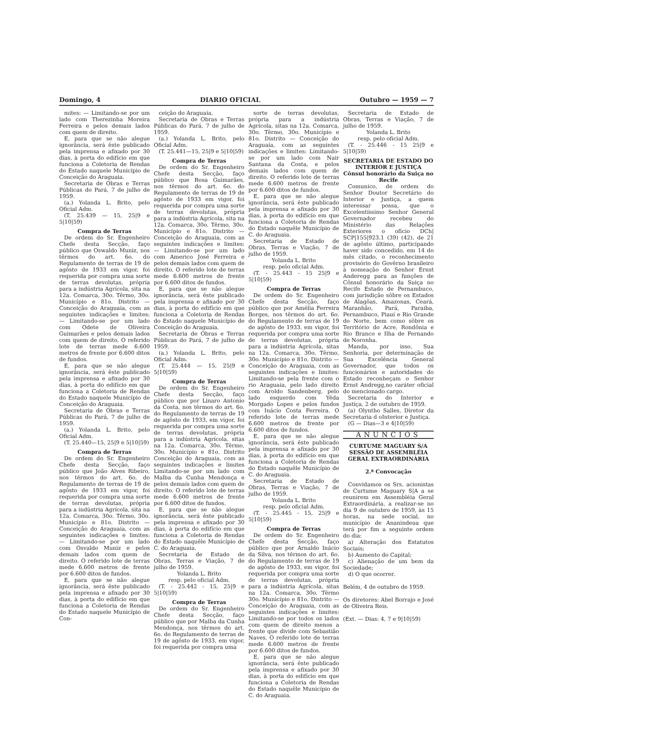Domingo, 4 DIARIO OFICIAL Outubro — 1959 — 7
mites: — Limitando-se por um lado com Therezinha Moreira Ferreira e pelos demais lados com quem de direito.
E, para que se não alegue ignorância, será êste publicado pela imprensa e afixado por 30 dias, à porta do edifício em que funciona a Coletoria de Rendas do Estado naquele Município de Conceição do Araguaia.
Secretaria de Obras e Terras Públicas do Pará, 7 de julho de 1959.
(a.) Yolanda L. Brito, pelo Oficial Adm.
(T. 25.439 — 15, 25|9 e 5|10|59)
Compra de Terras
De ordem do Sr. Engenheiro Chefe desta Secção, faço público que Oswaldo Muniz, nos têrmos do art. 6o. do Regulamento de terras de 19 de agôsto de 1933 em vigor, foi requerida por compra uma sorte de terras devolutas, própria para a indústria Agrícola, sita na 12a. Comarca, 30o. Têrmo, 30o. Município e 81o. Distrito — Conceição do Araguaia, com as seguintes indicações e limites: — Limitando-se por um lado com Odete de Oliveira Guimarães e pelos demais lados com quem de direito. O referido lote de terras mede 6.600 metros de frente por 6.600 ditos de fundos.
E, para que se não alegue ignorância, será êste publicado pela imprensa e afixado por 30 dias, à porta do edifício em que funciona a Coletoria de Rendas do Estado naquele Município de Conceição do Araguaia.
Secretaria de Obras e Terras Públicas do Pará, 7 de julho de 1959.
(a.) Yolanda L. Brito, pelo Oficial Adm.
(T. 25.440—15, 25|9 e 5|10|59)
Compra de Terras
De ordem do Sr. Engenheiro Chefe desta Secção, faço público que João Alves Ribeiro, nos têrmos do art. 6o. do Regulamento de terras de 19 de agôsto de 1933 em vigor, foi requerida por compra uma sorte de terras devolutas, própria para a indústria Agrícola, sita na 12a. Comarca, 30o. Têrmo, 30o. Município e 81o. Distrito — Conceição do Araguaia, com as seguintes indicações e limites: — Limitando-se por um lado com Osvaldo Muniz e pelos demais lados com quem de direito. O referido lote de terras mede 6.600 metros de frente por 6.600 ditos de fundos.
E, para que se não alegue ignorância, será êste publicado pela imprensa e afixado por 30 dias, à porta do edifício em que funciona a Coletoria de Rendas do Estado naquele Município de Con-
ceição do Araguaia.
Secretaria de Obras e Terras Públicas do Pará, 7 de julho de 1959.
(a.) Yolanda L. Brito, pelo Oficial Adm.
(T. 25.441—15, 25|9 e 5|10|59)
Compra de Terras
De ordem do Sr. Engenheiro Chefe desta Secção, faço público que Rosa Guimarães, nos têrmos do art. 6o. do Regulamento de terras de 19 de agôsto de 1933 em vigor, foi requerida por compra uma sorte de terras devolutas, própria para a indústria Agrícola, sita na 12a. Comarca, 30o. Têrmo, 30o. Município e 81o. Distrito — Conceição do Araguaia, com as seguintes indicações e limites: — Limitando-se por um lado com Americo José Ferreira e pelos demais lados com quem de direito. O referido lote de terras mede 6.600 metros de frente por 6.600 ditos de fundos.
E, para que se não alegue ignorância, será êste publicado pela imprensa e afixado por 30 dias, à porta do edifício em que funciona a Coletoria de Rendas do Estado naquele Município de Conceição do Araguaia.
Secretaria de Obras e Terras Públicas do Pará, 7 de julho de 1959.
(a.) Yolanda L. Brito, pelo Oficial Adm.
(T. 25.444 — 15, 25|9 e 5|10|59)
Compra de Terras
De ordem do Sr. Engenheiro Chefe desta Secção, faço público que por Linaro Antonio da Costa, nos têrmos do art. 6o. do Regulamento de terras de 19 de agôsto de 1933, em vigor, foi requerida por compra uma sorte de terras devolutas, própria para a indústria Agrícola, sitas na 12a. Comarca, 30o. Têrmo, 30o. Município e 81o. Distrito Conceição do Araguaia, com as seguintes indicações e limites Limitando-se por um lado com Malba da Cunha Mendonça e pelos demais lados com quem de direito. O referido lote de terras mede 6.600 metros de frente por 6.600 ditos de fundos.
E, para que se não alegue ignorância, será êste publicado pela imprensa e afixado por 30 dias, à porta do edifício em que funciona a Coletoria de Rendas do Estado naquêle Município de C. do Araguaia.
Secretaria de Estado de Obras, Terras e Viação, 7 de julho de 1959.
Yolanda L. Brito
resp. pelo oficial Adm.
(T. - 25.442 - 15, 25|9 e 5|10|59)
Compra de Terras
De ordem do Sr. Engenheiro Chefe desta Secção, faço público que por Malba da Cunha Mendonça, nos têrmos do art. 6o. do Regulamento de terras de 19 de agôsto de 1933, em vigor, foi requerida por compra uma
sorte de terras devolutas, própria para a indústria Agrícola, sitas na 12a. Comarca, 30o. Têrmo, 30o. Município e 81o. Distrito — Conceição do Araguaia, com as seguintes indicações e limites: Limitando-se por um lado com Nair Santana da Costa, e pelos demais lados com quem de direito. O referido lote de terras mede 6.600 metros de frente por 6.600 ditos de fundos.
E, para que se não alegue ignorância, será êste publicado pela imprensa e afixado por 30 dias, à porta do edifício em que funciona a Coletoria de Rendas do Estado naquêle Município de C. do Araguaia.
Secretaria de Estado de Obras, Terras e Viação, 7 de julho de 1959.
Yolanda L. Brito
resp. pelo oficial Adm.
(T. - 25.443 - 15 25|9 e 5|10|59)
Compra de Terras
De ordem do Sr. Engenheiro Chefe desta Secção, faço público que por Amélia Ferreira Borges, nos têrmos do art. 6o. do Regulamento de terras de 19 de agôsto de 1933, em vigor, foi requerida por compra uma sorte de terras devolutas, própria para a indústria Agrícola, sitas na 12a. Comarca, 30o. Têrmo, 30o. Município e 81o. Distrito — Conceição do Araguaia, com as seguintes indicações e limites: Limitando-se pela frente com o rio Araguaia, pelo lado direito com Aroldo Sandenberg, pelo lado esquerdo com Yêda Morgado Lopes e pelos fundos com Inácio Costa Ferreira. O referido lote de terras mede 6.600 metros de frente por 6.600 ditos de fundos.
E, para que se não alegue ignorância, será êste publicado pela imprensa e afixado por 30 dias, à porta do edifício em que funciona a Coletoria de Rendas do Estado naquêle Município de C. do Araguaia.
Secretaria de Estado de Obras, Terras e Viação, 7 de julho de 1959.
Yolanda L. Brito
resp. pelo oficial Adm.
(T. - 25.445 - 15, 25|9 e 5|10|59)
Compra de Terras
De ordem do Sr. Engenheiro Chefe desta Secção, faço público que por Arnaldo Inácio da Silva, nos têrmos do art. 6o. do Regulamento de terras de 19 de agôsto de 1933, em vigor, foi requerida por compra uma sorte de terras devolutas, própria para a indústria Agrícola, sitas na 12a. Comarca, 30o. Têrmo 30o. Município e 81o. Distrito — Conceição do Araguaia, com as seguintes indicações e limites: Limitando-se por todos os lados com quem de direito menos a frente que divide com Sebastião Naves. O referido lote de terras mede 6.600 metros de frente por 6.600 ditos de fundos.
E, para que se não alegue ignorância, será êste publicado pela imprensa e afixado por 30 dias, à porta do edifício em que funciona a Coletoria de Rendas do Estado naquêle Município de C. do Araguaia.
Secretaria de Estado de Obras, Terras e Viação, 7 de julho de 1959.
Yolanda L. Brito
resp. pelo oficial Adm.
(T. - 25.446 - 15 25|9 e 5|10|59)
SECRETARIA DE ESTADO DO INTERIOR E JUSTIÇA
Cônsul honorário da Suiça no Recife
Comunico, de ordem do Senhor Doutor Secretário do Interior e Justiça, a quem interessar possa, que o Excelentíssimo Senhor General Governador recebeu do Ministério das Relações Exteriores o ofício DCh| SCP|155|923.1 (39) (42), de 21 de agôsto último, participando haver sido concedido, em 14 do mês citado, o reconhecimento provisório do Govêrno brasileiro à nomeação do Senhor Ernst Anderegg para as funções de Cônsul honorário da Suiça no Recife Estado de Pernambuco, com jurisdição sôbre os Estados de Alagôas, Amazonas, Ceará, Maranhão, Pará, Paraiba, Pernambuco, Piauí e Rio Grande do Norte, bem como sôbre os Território do Acre, Rondônia e Rio Branco e Ilha de Fernando de Noronha.
Manda, por isso, Sua Senhoria, por determinação de Sua Excelência General Governador, que todos os funcionários e autoridades do Estado reconheçam o Senhor Ernst Andregg,no caráter oficial do mencionado cargo.
Secretaria do Interior e Justiça, 2 de outubro de 1959.
(a) Olyntho Salles, Diretor da Secretaria d oInterior e Justiça.
(G — Dias—3 e 4|10|59)
ANUNCIOS
CURTUME MAGUARY S/A
SESSÃO DE ASSEMBLÉIA GERAL EXTRAORDINÁRIA
2.ª Convocação
Convidamos os Srs. acionistas de Curtume Maguary S|A a se reunirem em Assembléia Geral Extraordinária, a realizar-se no dia 9 de outubro de 1959, às 15 horas, na sede social, no município de Ananindeua que terá por fim a seguinte ordem do dia:
a) Alteração dos Estatutos Sociais;
b) Aumento do Capital;
c) Alienação de um bem da Sociedade;
d) O que ocorrer.
Belém, 4 de outubro de 1959.
Os diretores: Abel Borrajo e José de Oliveira Reis.
(Ext. — Dias: 4, 7 e 9|10|59)